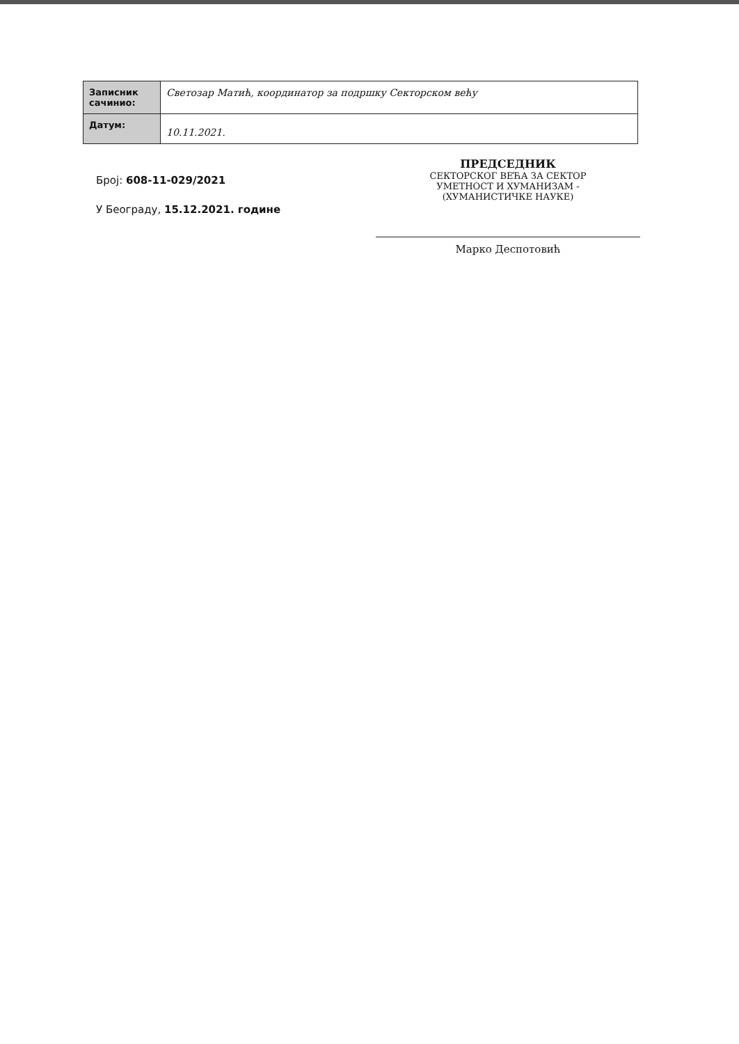| Записник сачинио: | Светозар Матић, координатор за подршку Секторском већу |
| Датум: | 10.11.2021. |
Број: 608-11-029/2021
У Београду, 15.12.2021. године
ПРЕДСЕДНИК
СЕКТОРСКОГ ВЕЋА ЗА СЕКТОР
УМЕТНОСТ И ХУМАНИЗАМ -
(ХУМАНИСТИЧКЕ НАУКЕ)
Марко Деспотовић